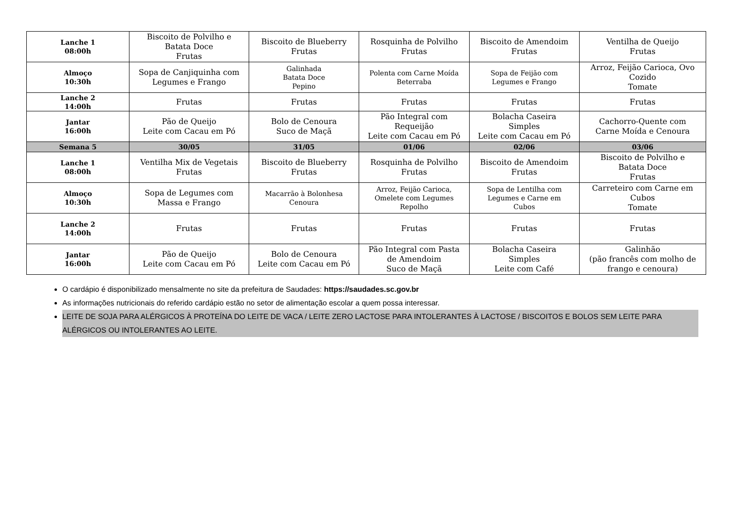| Lanche 1 08:00h | Biscoito de Polvilho e Batata Doce Frutas | Biscoito de Blueberry Frutas | Rosquinha de Polvilho Frutas | Biscoito de Amendoim Frutas | Ventilha de Queijo Frutas |
| Almoço 10:30h | Sopa de Canjiquinha com Legumes e Frango | Galinhada Batata Doce Pepino | Polenta com Carne Moída Beterraba | Sopa de Feijão com Legumes e Frango | Arroz, Feijão Carioca, Ovo Cozido Tomate |
| Lanche 2 14:00h | Frutas | Frutas | Frutas | Frutas | Frutas |
| Jantar 16:00h | Pão de Queijo Leite com Cacau em Pó | Bolo de Cenoura Suco de Maçã | Pão Integral com Requeijão Leite com Cacau em Pó | Bolacha Caseira Simples Leite com Cacau em Pó | Cachorro-Quente com Carne Moída e Cenoura |
| Semana 5 | 30/05 | 31/05 | 01/06 | 02/06 | 03/06 |
| Lanche 1 08:00h | Ventilha Mix de Vegetais Frutas | Biscoito de Blueberry Frutas | Rosquinha de Polvilho Frutas | Biscoito de Amendoim Frutas | Biscoito de Polvilho e Batata Doce Frutas |
| Almoço 10:30h | Sopa de Legumes com Massa e Frango | Macarrão à Bolonhesa Cenoura | Arroz, Feijão Carioca, Omelete com Legumes Repolho | Sopa de Lentilha com Legumes e Carne em Cubos | Carreteiro com Carne em Cubos Tomate |
| Lanche 2 14:00h | Frutas | Frutas | Frutas | Frutas | Frutas |
| Jantar 16:00h | Pão de Queijo Leite com Cacau em Pó | Bolo de Cenoura Leite com Cacau em Pó | Pão Integral com Pasta de Amendoim Suco de Maçã | Bolacha Caseira Simples Leite com Café | Galinhão (pão francês com molho de frango e cenoura) |
O cardápio é disponibilizado mensalmente no site da prefeitura de Saudades: https://saudades.sc.gov.br
As informações nutricionais do referido cardápio estão no setor de alimentação escolar a quem possa interessar.
LEITE DE SOJA PARA ALÉRGICOS À PROTEÍNA DO LEITE DE VACA / LEITE ZERO LACTOSE PARA INTOLERANTES À LACTOSE / BISCOITOS E BOLOS SEM LEITE PARA ALÉRGICOS OU INTOLERANTES AO LEITE.